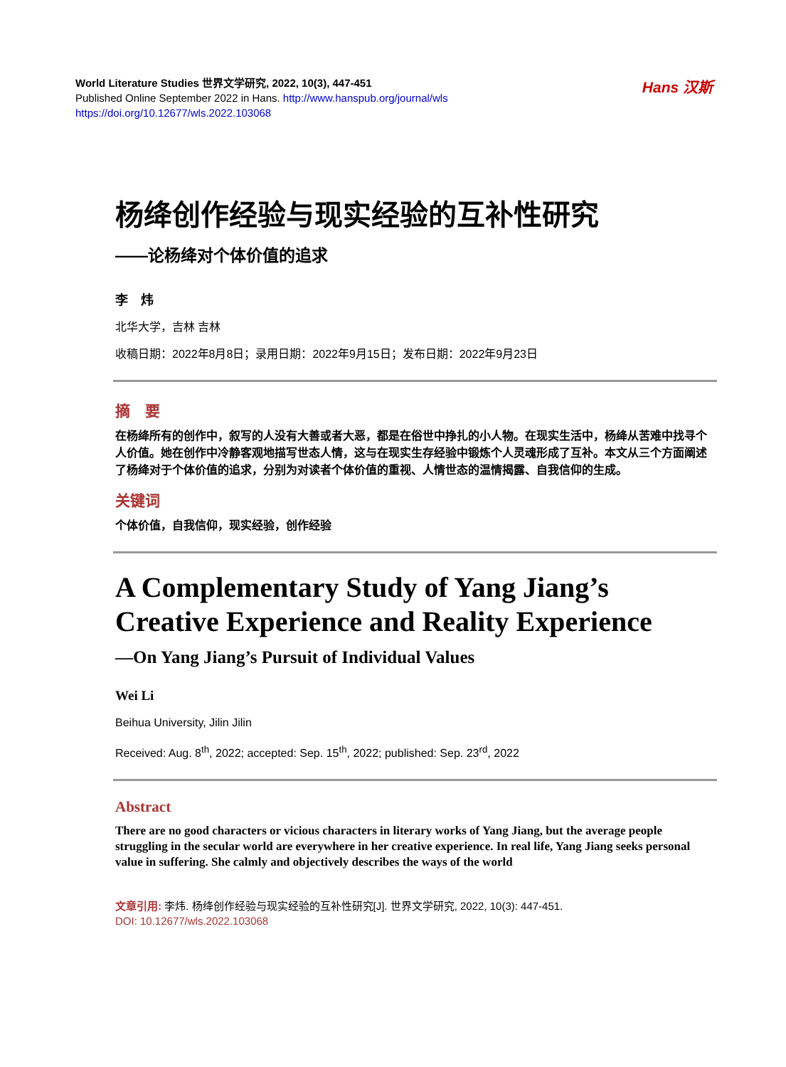World Literature Studies 世界文学研究, 2022, 10(3), 447-451
Published Online September 2022 in Hans. http://www.hanspub.org/journal/wls
https://doi.org/10.12677/wls.2022.103068
Hans 汉斯
杨绛创作经验与现实经验的互补性研究
——论杨绛对个体价值的追求
李　炜
北华大学，吉林 吉林
收稿日期：2022年8月8日；录用日期：2022年9月15日；发布日期：2022年9月23日
摘　要
在杨绛所有的创作中，叙写的人没有大善或者大恶，都是在俗世中挣扎的小人物。在现实生活中，杨绛从苦难中找寻个人价值。她在创作中冷静客观地描写世态人情，这与在现实生存经验中锻炼个人灵魂形成了互补。本文从三个方面阐述了杨绛对于个体价值的追求，分别为对读者个体价值的重视、人情世态的温情揭露、自我信仰的生成。
关键词
个体价值，自我信仰，现实经验，创作经验
A Complementary Study of Yang Jiang’s Creative Experience and Reality Experience
—On Yang Jiang’s Pursuit of Individual Values
Wei Li
Beihua University, Jilin Jilin
Received: Aug. 8<sup>th</sup>, 2022; accepted: Sep. 15<sup>th</sup>, 2022; published: Sep. 23<sup>rd</sup>, 2022
Abstract
There are no good characters or vicious characters in literary works of Yang Jiang, but the average people struggling in the secular world are everywhere in her creative experience. In real life, Yang Jiang seeks personal value in suffering. She calmly and objectively describes the ways of the world
文章引用: 李炜. 杨绛创作经验与现实经验的互补性研究[J]. 世界文学研究, 2022, 10(3): 447-451.
DOI: 10.12677/wls.2022.103068